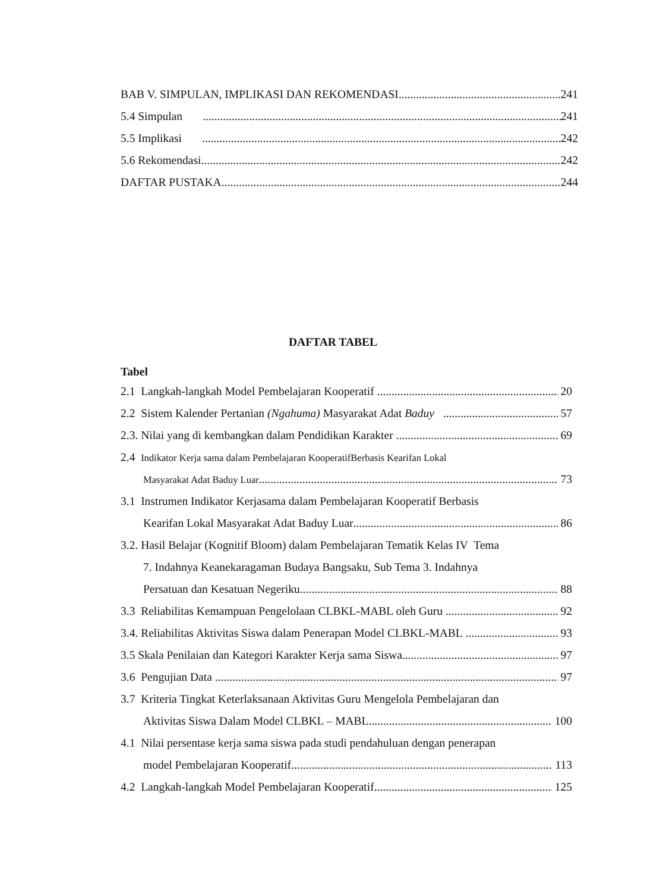BAB V. SIMPULAN, IMPLIKASI DAN REKOMENDASI 241
5.4 Simpulan 241
5.5 Implikasi 242
5.6 Rekomendasi 242
DAFTAR PUSTAKA 244
DAFTAR TABEL
Tabel
2.1 Langkah-langkah Model Pembelajaran Kooperatif 20
2.2 Sistem Kalender Pertanian (Ngahuma) Masyarakat Adat Baduy 57
2.3. Nilai yang di kembangkan dalam Pendidikan Karakter 69
2.4 Indikator Kerja sama dalam Pembelajaran KooperatifBerbasis Kearifan Lokal
Masyarakat Adat Baduy Luar 73
3.1 Instrumen Indikator Kerjasama dalam Pembelajaran Kooperatif Berbasis
Kearifan Lokal Masyarakat Adat Baduy Luar 86
3.2. Hasil Belajar (Kognitif Bloom) dalam Pembelajaran Tematik Kelas IV Tema
7. Indahnya Keanekaragaman Budaya Bangsaku, Sub Tema 3. Indahnya
Persatuan dan Kesatuan Negeriku 88
3.3 Reliabilitas Kemampuan Pengelolaan CLBKL-MABL oleh Guru 92
3.4. Reliabilitas Aktivitas Siswa dalam Penerapan Model CLBKL-MABL 93
3.5 Skala Penilaian dan Kategori Karakter Kerja sama Siswa 97
3.6 Pengujian Data 97
3.7 Kriteria Tingkat Keterlaksanaan Aktivitas Guru Mengelola Pembelajaran dan
Aktivitas Siswa Dalam Model CLBKL – MABL 100
4.1 Nilai persentase kerja sama siswa pada studi pendahuluan dengan penerapan
model Pembelajaran Kooperatif 113
4.2 Langkah-langkah Model Pembelajaran Kooperatif 125